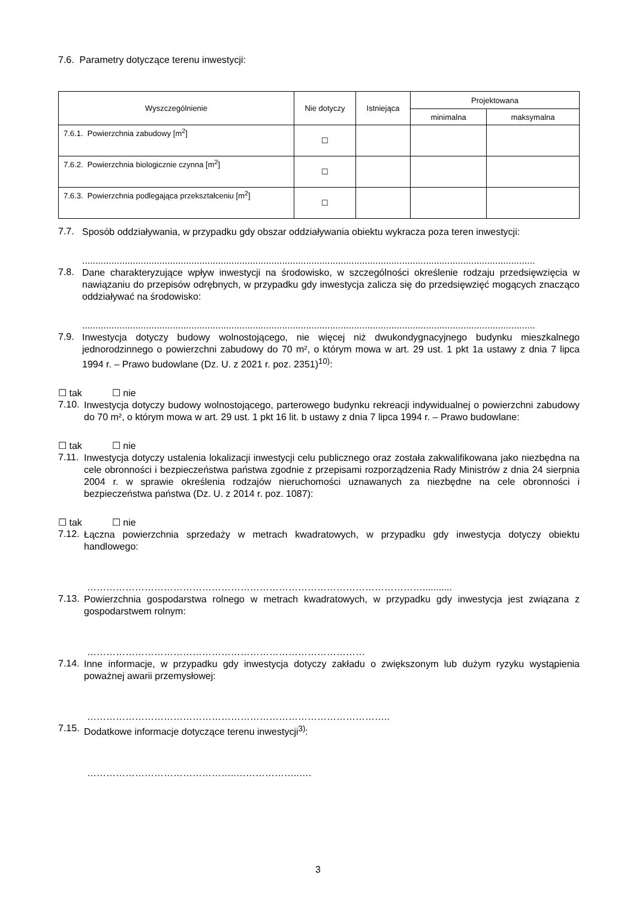7.6. Parametry dotyczące terenu inwestycji:
| Wyszczególnienie | Nie dotyczy | Istniejąca | Projektowana | |
| --- | --- | --- | --- | --- |
| | | | minimalna | maksymalna |
| 7.6.1. Powierzchnia zabudowy [m<sup>2</sup>] | ☐ | | | |
| 7.6.2. Powierzchnia biologicznie czynna [m<sup>2</sup>] | ☐ | | | |
| 7.6.3. Powierzchnia podlegająca przekształceniu [m<sup>2</sup>] | ☐ | | | |
7.7.
Sposób oddziaływania, w przypadku gdy obszar oddziaływania obiektu wykracza poza teren inwestycji:
..........................................................................................................................................................................
7.8.
Dane charakteryzujące wpływ inwestycji na środowisko, w szczególności określenie rodzaju przedsięwzięcia w nawiązaniu do przepisów odrębnych, w przypadku gdy inwestycja zalicza się do przedsięwzięć mogących znacząco oddziaływać na środowisko:
..........................................................................................................................................................................
7.9.
Inwestycja dotyczy budowy wolnostojącego, nie więcej niż dwukondygnacyjnego budynku mieszkalnego jednorodzinnego o powierzchni zabudowy do 70 m², o którym mowa w art. 29 ust. 1 pkt 1a ustawy z dnia 7 lipca 1994 r. – Prawo budowlane (Dz. U. z 2021 r. poz. 2351)<sup>10)</sup>:
☐ tak ☐ nie
7.10.
Inwestycja dotyczy budowy wolnostojącego, parterowego budynku rekreacji indywidualnej o powierzchni zabudowy do 70 m², o którym mowa w art. 29 ust. 1 pkt 16 lit. b ustawy z dnia 7 lipca 1994 r. – Prawo budowlane:
☐ tak ☐ nie
7.11.
Inwestycja dotyczy ustalenia lokalizacji inwestycji celu publicznego oraz została zakwalifikowana jako niezbędna na cele obronności i bezpieczeństwa państwa zgodnie z przepisami rozporządzenia Rady Ministrów z dnia 24 sierpnia 2004 r. w sprawie określenia rodzajów nieruchomości uznawanych za niezbędne na cele obronności i bezpieczeństwa państwa (Dz. U. z 2014 r. poz. 1087):
☐ tak ☐ nie
7.12.
Łączna powierzchnia sprzedaży w metrach kwadratowych, w przypadku gdy inwestycja dotyczy obiektu handlowego:
……………………………………………………………………………………………...........
7.13.
Powierzchnia gospodarstwa rolnego w metrach kwadratowych, w przypadku gdy inwestycja jest związana z gospodarstwem rolnym:
……………………………………………………………………………
7.14.
Inne informacje, w przypadku gdy inwestycja dotyczy zakładu o zwiększonym lub dużym ryzyku wystąpienia poważnej awarii przemysłowej:
…………………………………………………………………………………..
7.15.
Dodatkowe informacje dotyczące terenu inwestycji<sup>3)</sup>:
………………………………………..………………..….
3